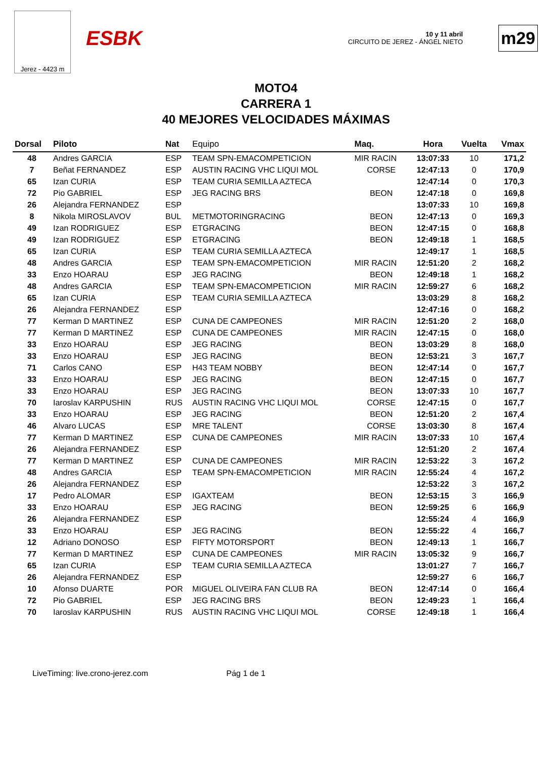Jerez - 4423 m
ESBK
10 y 11 abril
CIRCUITO DE JEREZ - ÁNGEL NIETO
m29
MOTO4
CARRERA 1
40 MEJORES VELOCIDADES MÁXIMAS
| Dorsal | Piloto | Nat | Equipo | Maq. | Hora | Vuelta | Vmax |
| --- | --- | --- | --- | --- | --- | --- | --- |
| 48 | Andres GARCIA | ESP | TEAM SPN-EMACOMPETICION | MIR RACIN | 13:07:33 | 10 | 171,2 |
| 7 | Beñat FERNANDEZ | ESP | AUSTIN RACING VHC LIQUI MOL | CORSE | 12:47:13 | 0 | 170,9 |
| 65 | Izan CURIA | ESP | TEAM CURIA SEMILLA AZTECA | | 12:47:14 | 0 | 170,3 |
| 72 | Pio GABRIEL | ESP | JEG RACING BRS | BEON | 12:47:18 | 0 | 169,8 |
| 26 | Alejandra FERNANDEZ | ESP | | | 13:07:33 | 10 | 169,8 |
| 8 | Nikola MIROSLAVOV | BUL | METMOTORINGRACING | BEON | 12:47:13 | 0 | 169,3 |
| 49 | Izan RODRIGUEZ | ESP | ETGRACING | BEON | 12:47:15 | 0 | 168,8 |
| 49 | Izan RODRIGUEZ | ESP | ETGRACING | BEON | 12:49:18 | 1 | 168,5 |
| 65 | Izan CURIA | ESP | TEAM CURIA SEMILLA AZTECA | | 12:49:17 | 1 | 168,5 |
| 48 | Andres GARCIA | ESP | TEAM SPN-EMACOMPETICION | MIR RACIN | 12:51:20 | 2 | 168,2 |
| 33 | Enzo HOARAU | ESP | JEG RACING | BEON | 12:49:18 | 1 | 168,2 |
| 48 | Andres GARCIA | ESP | TEAM SPN-EMACOMPETICION | MIR RACIN | 12:59:27 | 6 | 168,2 |
| 65 | Izan CURIA | ESP | TEAM CURIA SEMILLA AZTECA | | 13:03:29 | 8 | 168,2 |
| 26 | Alejandra FERNANDEZ | ESP | | | 12:47:16 | 0 | 168,2 |
| 77 | Kerman D MARTINEZ | ESP | CUNA DE CAMPEONES | MIR RACIN | 12:51:20 | 2 | 168,0 |
| 77 | Kerman D MARTINEZ | ESP | CUNA DE CAMPEONES | MIR RACIN | 12:47:15 | 0 | 168,0 |
| 33 | Enzo HOARAU | ESP | JEG RACING | BEON | 13:03:29 | 8 | 168,0 |
| 33 | Enzo HOARAU | ESP | JEG RACING | BEON | 12:53:21 | 3 | 167,7 |
| 71 | Carlos CANO | ESP | H43 TEAM NOBBY | BEON | 12:47:14 | 0 | 167,7 |
| 33 | Enzo HOARAU | ESP | JEG RACING | BEON | 12:47:15 | 0 | 167,7 |
| 33 | Enzo HOARAU | ESP | JEG RACING | BEON | 13:07:33 | 10 | 167,7 |
| 70 | Iaroslav KARPUSHIN | RUS | AUSTIN RACING VHC LIQUI MOL | CORSE | 12:47:15 | 0 | 167,7 |
| 33 | Enzo HOARAU | ESP | JEG RACING | BEON | 12:51:20 | 2 | 167,4 |
| 46 | Alvaro LUCAS | ESP | MRE TALENT | CORSE | 13:03:30 | 8 | 167,4 |
| 77 | Kerman D MARTINEZ | ESP | CUNA DE CAMPEONES | MIR RACIN | 13:07:33 | 10 | 167,4 |
| 26 | Alejandra FERNANDEZ | ESP | | | 12:51:20 | 2 | 167,4 |
| 77 | Kerman D MARTINEZ | ESP | CUNA DE CAMPEONES | MIR RACIN | 12:53:22 | 3 | 167,2 |
| 48 | Andres GARCIA | ESP | TEAM SPN-EMACOMPETICION | MIR RACIN | 12:55:24 | 4 | 167,2 |
| 26 | Alejandra FERNANDEZ | ESP | | | 12:53:22 | 3 | 167,2 |
| 17 | Pedro ALOMAR | ESP | IGAXTEAM | BEON | 12:53:15 | 3 | 166,9 |
| 33 | Enzo HOARAU | ESP | JEG RACING | BEON | 12:59:25 | 6 | 166,9 |
| 26 | Alejandra FERNANDEZ | ESP | | | 12:55:24 | 4 | 166,9 |
| 33 | Enzo HOARAU | ESP | JEG RACING | BEON | 12:55:22 | 4 | 166,7 |
| 12 | Adriano DONOSO | ESP | FIFTY MOTORSPORT | BEON | 12:49:13 | 1 | 166,7 |
| 77 | Kerman D MARTINEZ | ESP | CUNA DE CAMPEONES | MIR RACIN | 13:05:32 | 9 | 166,7 |
| 65 | Izan CURIA | ESP | TEAM CURIA SEMILLA AZTECA | | 13:01:27 | 7 | 166,7 |
| 26 | Alejandra FERNANDEZ | ESP | | | 12:59:27 | 6 | 166,7 |
| 10 | Afonso DUARTE | POR | MIGUEL OLIVEIRA FAN CLUB RA | BEON | 12:47:14 | 0 | 166,4 |
| 72 | Pio GABRIEL | ESP | JEG RACING BRS | BEON | 12:49:23 | 1 | 166,4 |
| 70 | Iaroslav KARPUSHIN | RUS | AUSTIN RACING VHC LIQUI MOL | CORSE | 12:49:18 | 1 | 166,4 |
LiveTiming: live.crono-jerez.com Pág 1 de 1